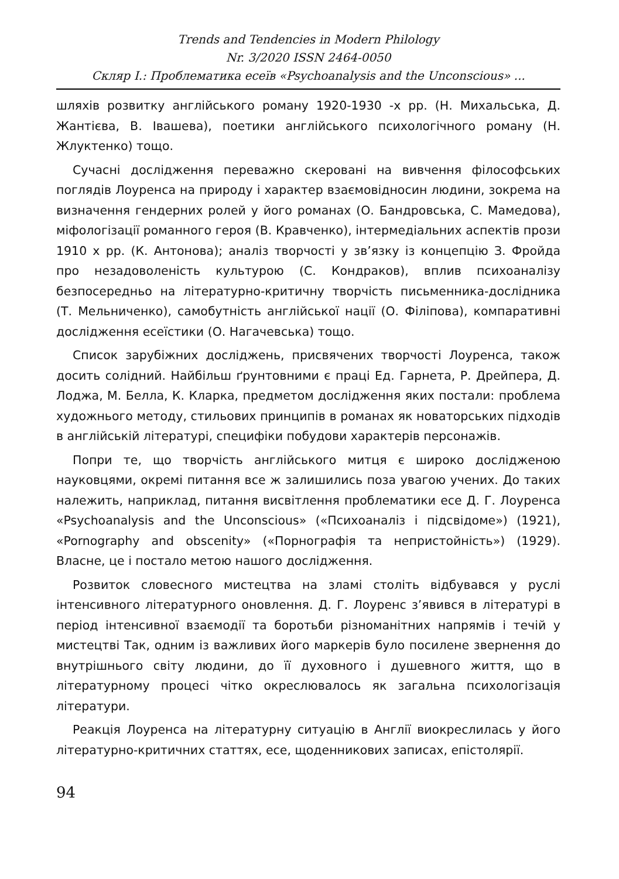Trends and Tendencies in Modern Philology
Nr. 3/2020 ISSN 2464-0050
Скляр І.: Проблематика есеїв «Psychoanalysis and the Unconscious» ...
шляхів розвитку англійського роману 1920-1930 -х рр. (Н. Михальська, Д. Жантієва, В. Івашева), поетики англійського психологічного роману (Н. Жлуктенко) тощо.
Сучасні дослідження переважно скеровані на вивчення філософських поглядів Лоуренса на природу і характер взаємовідносин людини, зокрема на визначення гендерних ролей у його романах (О. Бандровська, С. Мамедова), міфологізації романного героя (В. Кравченко), інтермедіальних аспектів прози 1910 х рр. (К. Антонова); аналіз творчості у зв’язку із концепцію З. Фройда про незадоволеність культурою (С. Кондраков), вплив психоаналізу безпосередньо на літературно-критичну творчість письменника-дослідника (Т. Мельниченко), самобутність англійської нації (О. Філіпова), компаративні дослідження есеїстики (О. Нагачевська) тощо.
Список зарубіжних досліджень, присвячених творчості Лоуренса, також досить солідний. Найбільш ґрунтовними є праці Ед. Гарнета, Р. Дрейпера, Д. Лоджа, М. Белла, К. Кларка, предметом дослідження яких постали: проблема художнього методу, стильових принципів в романах як новаторських підходів в англійській літературі, специфіки побудови характерів персонажів.
Попри те, що творчість англійського митця є широко дослідженою науковцями, окремі питання все ж залишились поза увагою учених. До таких належить, наприклад, питання висвітлення проблематики есе Д. Г. Лоуренса «Psychoanalysis and the Unconscious» («Психоаналіз і підсвідоме») (1921), «Pornography and obscenity» («Порнографія та непристойність») (1929). Власне, це і постало метою нашого дослідження.
Розвиток словесного мистецтва на зламі століть відбувався у руслі інтенсивного літературного оновлення. Д. Г. Лоуренс з’явився в літературі в період інтенсивної взаємодії та боротьби різноманітних напрямів і течій у мистецтві Так, одним із важливих його маркерів було посилене звернення до внутрішнього світу людини, до її духовного і душевного життя, що в літературному процесі чітко окреслювалось як загальна психологізація літератури.
Реакція Лоуренса на літературну ситуацію в Англії виокреслилась у його літературно-критичних статтях, есе, щоденникових записах, епістолярії.
94